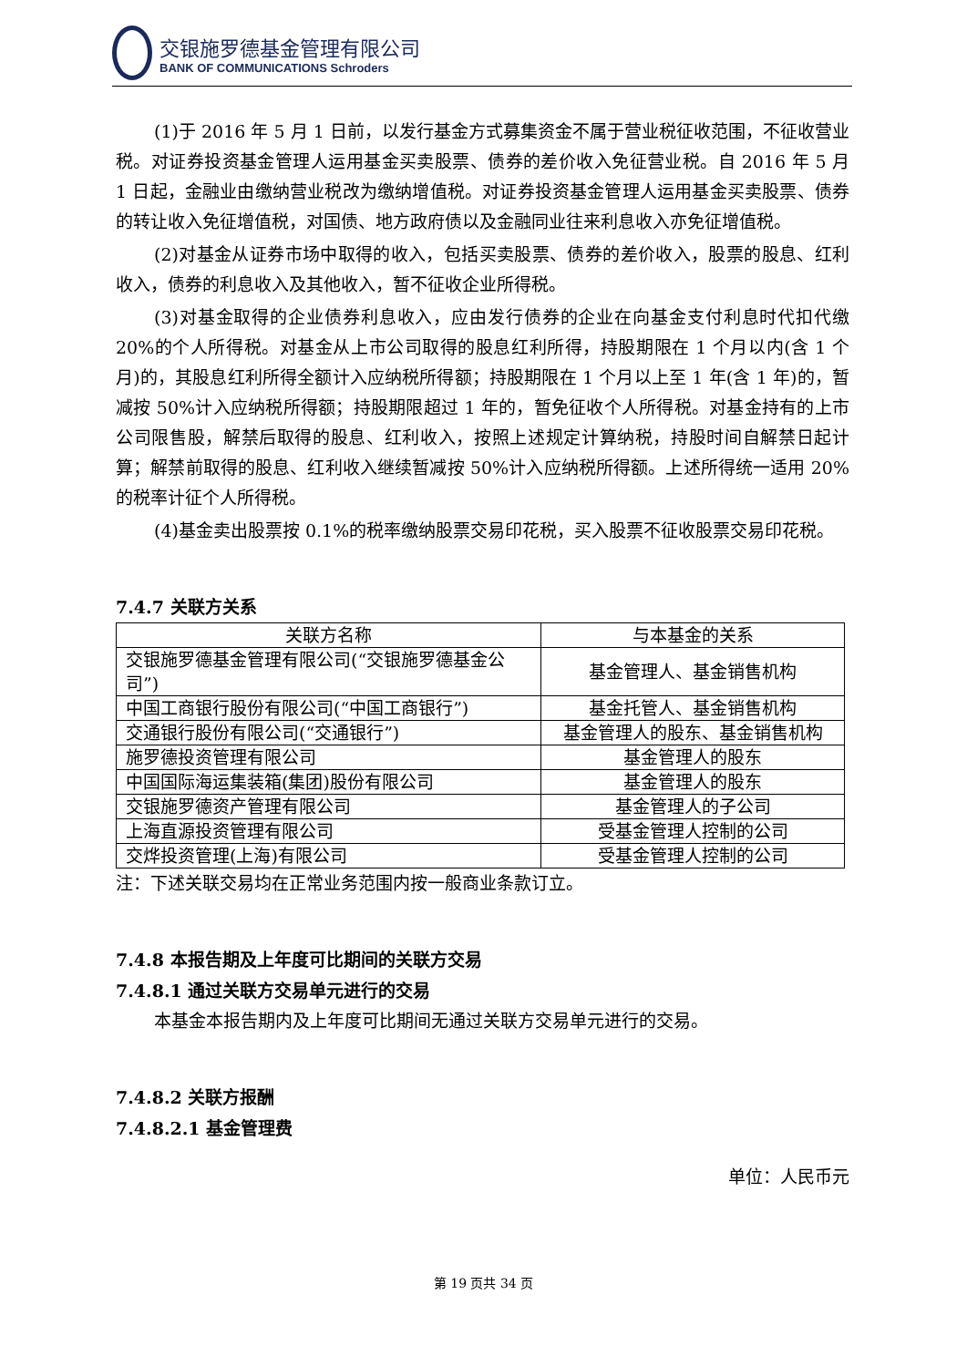交银施罗德基金管理有限公司
BANK OF COMMUNICATIONS Schroders
(1)于 2016 年 5 月 1 日前，以发行基金方式募集资金不属于营业税征收范围，不征收营业税。对证券投资基金管理人运用基金买卖股票、债券的差价收入免征营业税。自 2016 年 5 月 1 日起，金融业由缴纳营业税改为缴纳增值税。对证券投资基金管理人运用基金买卖股票、债券的转让收入免征增值税，对国债、地方政府债以及金融同业往来利息收入亦免征增值税。
(2)对基金从证券市场中取得的收入，包括买卖股票、债券的差价收入，股票的股息、红利收入，债券的利息收入及其他收入，暂不征收企业所得税。
(3)对基金取得的企业债券利息收入，应由发行债券的企业在向基金支付利息时代扣代缴 20%的个人所得税。对基金从上市公司取得的股息红利所得，持股期限在 1 个月以内(含 1 个月)的，其股息红利所得全额计入应纳税所得额；持股期限在 1 个月以上至 1 年(含 1 年)的，暂减按 50%计入应纳税所得额；持股期限超过 1 年的，暂免征收个人所得税。对基金持有的上市公司限售股，解禁后取得的股息、红利收入，按照上述规定计算纳税，持股时间自解禁日起计算；解禁前取得的股息、红利收入继续暂减按 50%计入应纳税所得额。上述所得统一适用 20%的税率计征个人所得税。
(4)基金卖出股票按 0.1%的税率缴纳股票交易印花税，买入股票不征收股票交易印花税。
7.4.7 关联方关系
| 关联方名称 | 与本基金的关系 |
| --- | --- |
| 交银施罗德基金管理有限公司(“交银施罗德基金公司”) | 基金管理人、基金销售机构 |
| 中国工商银行股份有限公司(“中国工商银行”) | 基金托管人、基金销售机构 |
| 交通银行股份有限公司(“交通银行”) | 基金管理人的股东、基金销售机构 |
| 施罗德投资管理有限公司 | 基金管理人的股东 |
| 中国国际海运集装箱(集团)股份有限公司 | 基金管理人的股东 |
| 交银施罗德资产管理有限公司 | 基金管理人的子公司 |
| 上海直源投资管理有限公司 | 受基金管理人控制的公司 |
| 交烨投资管理(上海)有限公司 | 受基金管理人控制的公司 |
注：下述关联交易均在正常业务范围内按一般商业条款订立。
7.4.8 本报告期及上年度可比期间的关联方交易
7.4.8.1 通过关联方交易单元进行的交易
本基金本报告期内及上年度可比期间无通过关联方交易单元进行的交易。
7.4.8.2 关联方报酬
7.4.8.2.1 基金管理费
单位：人民币元
第 19 页共 34 页